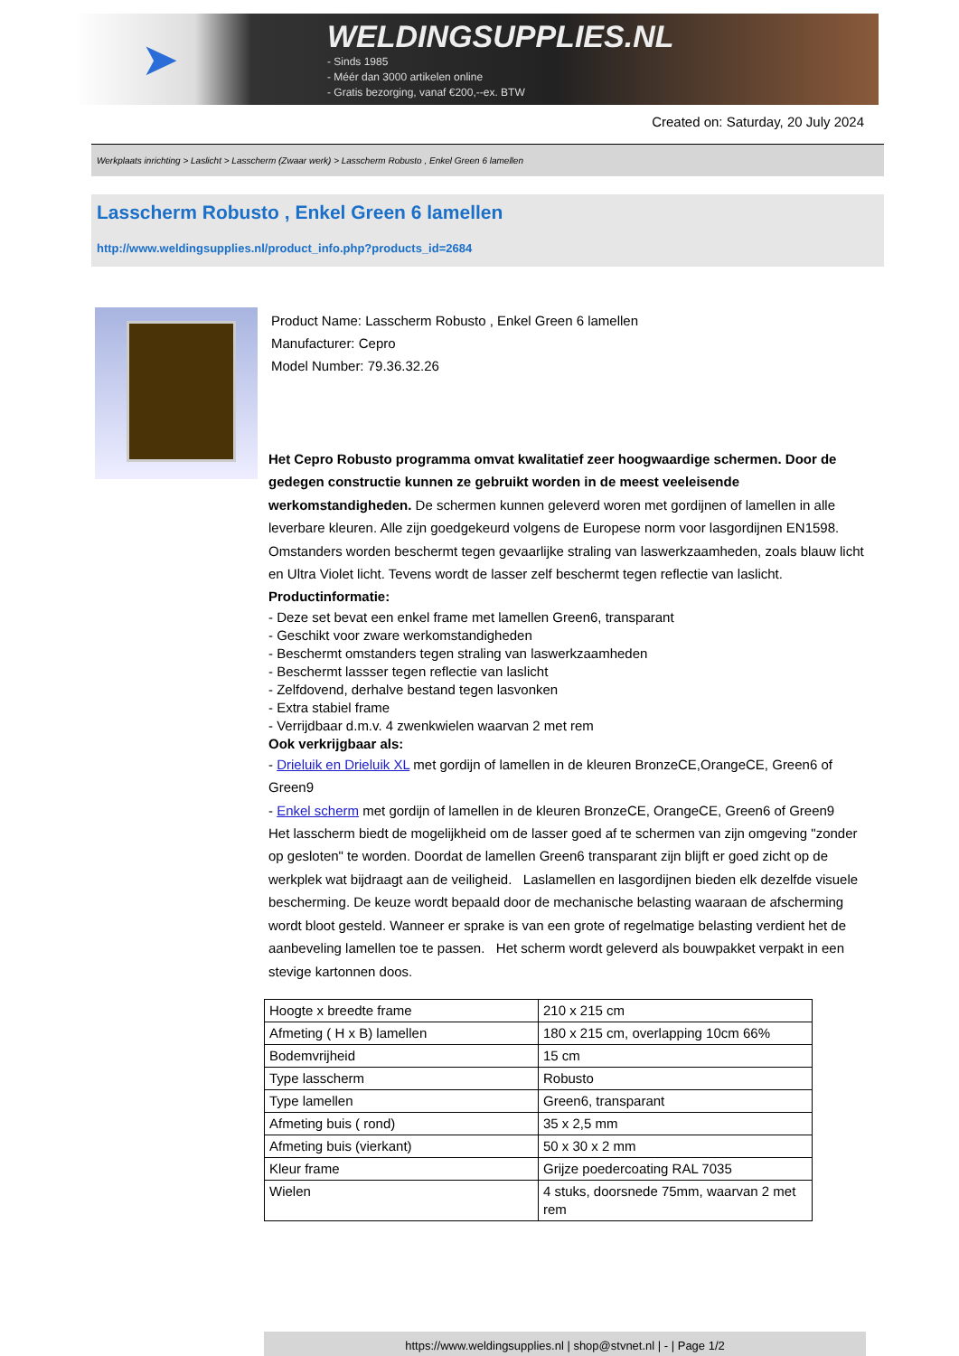➤
WELDINGSUPPLIES.NL
- Sinds 1985
- Méér dan 3000 artikelen online
- Gratis bezorging, vanaf €200,--ex. BTW
Created on: Saturday, 20 July 2024
Werkplaats inrichting > Laslicht > Lasscherm (Zwaar werk) > Lasscherm Robusto , Enkel Green 6 lamellen
Lasscherm Robusto , Enkel Green 6 lamellen
http://www.weldingsupplies.nl/product_info.php?products_id=2684
Product Name: Lasscherm Robusto , Enkel Green 6 lamellen
Manufacturer: Cepro
Model Number: 79.36.32.26
Het Cepro Robusto programma omvat kwalitatief zeer hoogwaardige schermen. Door de gedegen constructie kunnen ze gebruikt worden in de meest veeleisende werkomstandigheden. De schermen kunnen geleverd woren met gordijnen of lamellen in alle leverbare kleuren. Alle zijn goedgekeurd volgens de Europese norm voor lasgordijnen EN1598. Omstanders worden beschermt tegen gevaarlijke straling van laswerkzaamheden, zoals blauw licht en Ultra Violet licht. Tevens wordt de lasser zelf beschermt tegen reflectie van laslicht. Productinformatie:
- Deze set bevat een enkel frame met lamellen Green6, transparant
- Geschikt voor zware werkomstandigheden
- Beschermt omstanders tegen straling van laswerkzaamheden
- Beschermt lassser tegen reflectie van laslicht
- Zelfdovend, derhalve bestand tegen lasvonken
- Extra stabiel frame
- Verrijdbaar d.m.v. 4 zwenkwielen waarvan 2 met rem
Ook verkrijgbaar als:
- Drieluik en Drieluik XL met gordijn of lamellen in de kleuren BronzeCE,OrangeCE, Green6 of Green9
- Enkel scherm met gordijn of lamellen in de kleuren BronzeCE, OrangeCE, Green6 of Green9
Het lasscherm biedt de mogelijkheid om de lasser goed af te schermen van zijn omgeving "zonder op gesloten" te worden. Doordat de lamellen Green6 transparant zijn blijft er goed zicht op de werkplek wat bijdraagt aan de veiligheid. Laslamellen en lasgordijnen bieden elk dezelfde visuele bescherming. De keuze wordt bepaald door de mechanische belasting waaraan de afscherming wordt bloot gesteld. Wanneer er sprake is van een grote of regelmatige belasting verdient het de aanbeveling lamellen toe te passen. Het scherm wordt geleverd als bouwpakket verpakt in een stevige kartonnen doos.
| Hoogte x breedte frame | 210 x 215 cm |
| Afmeting ( H x B) lamellen | 180 x 215 cm, overlapping 10cm 66% |
| Bodemvrijheid | 15 cm |
| Type lasscherm | Robusto |
| Type lamellen | Green6, transparant |
| Afmeting buis ( rond) | 35 x 2,5 mm |
| Afmeting buis (vierkant) | 50 x 30 x 2 mm |
| Kleur frame | Grijze poedercoating RAL 7035 |
| Wielen | 4 stuks, doorsnede 75mm, waarvan 2 met rem |
https://www.weldingsupplies.nl | shop@stvnet.nl | - | Page 1/2